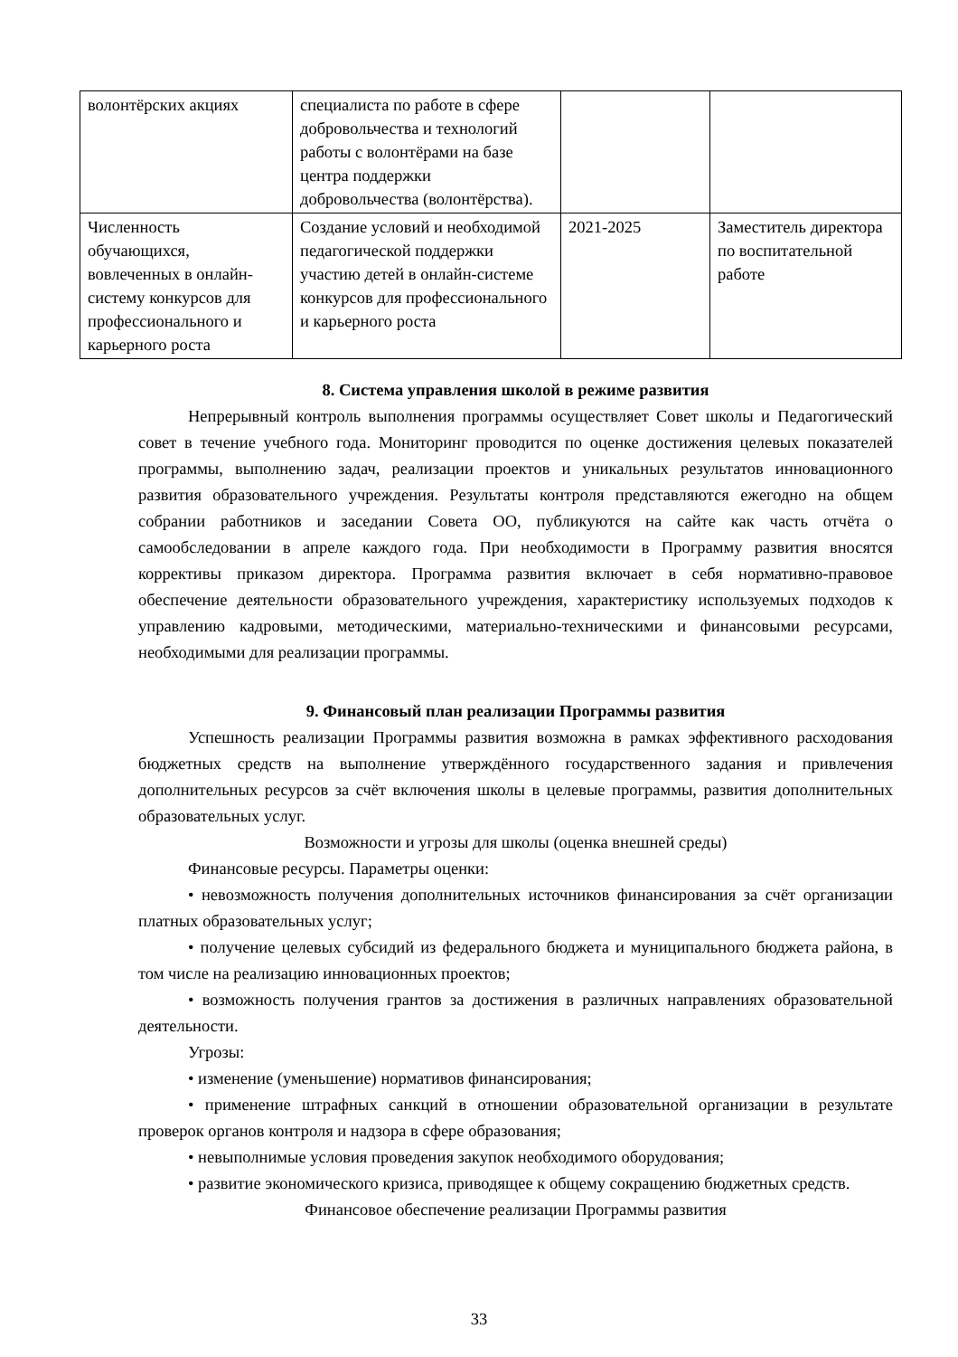| волонтёрских акциях | специалиста по работе в сфере добровольчества и технологий работы с волонтёрами на базе центра поддержки добровольчества (волонтёрства). | | |
| Численность обучающихся, вовлеченных в онлайн-систему конкурсов для профессионального и карьерного роста | Создание условий и необходимой педагогической поддержки участию детей в онлайн-системе конкурсов для профессионального и карьерного роста | 2021-2025 | Заместитель директора по воспитательной работе |
8. Система управления школой в режиме развития
Непрерывный контроль выполнения программы осуществляет Совет школы и Педагогический совет в течение учебного года. Мониторинг проводится по оценке достижения целевых показателей программы, выполнению задач, реализации проектов и уникальных результатов инновационного развития образовательного учреждения. Результаты контроля представляются ежегодно на общем собрании работников и заседании Совета ОО, публикуются на сайте как часть отчёта о самообследовании в апреле каждого года. При необходимости в Программу развития вносятся коррективы приказом директора. Программа развития включает в себя нормативно-правовое обеспечение деятельности образовательного учреждения, характеристику используемых подходов к управлению кадровыми, методическими, материально-техническими и финансовыми ресурсами, необходимыми для реализации программы.
9. Финансовый план реализации Программы развития
Успешность реализации Программы развития возможна в рамках эффективного расходования бюджетных средств на выполнение утверждённого государственного задания и привлечения дополнительных ресурсов за счёт включения школы в целевые программы, развития дополнительных образовательных услуг.
Возможности и угрозы для школы (оценка внешней среды)
Финансовые ресурсы. Параметры оценки:
• невозможность получения дополнительных источников финансирования за счёт организации платных образовательных услуг;
• получение целевых субсидий из федерального бюджета и муниципального бюджета района, в том числе на реализацию инновационных проектов;
• возможность получения грантов за достижения в различных направлениях образовательной деятельности.
Угрозы:
• изменение (уменьшение) нормативов финансирования;
• применение штрафных санкций в отношении образовательной организации в результате проверок органов контроля и надзора в сфере образования;
• невыполнимые условия проведения закупок необходимого оборудования;
• развитие экономического кризиса, приводящее к общему сокращению бюджетных средств.
Финансовое обеспечение реализации Программы развития
33